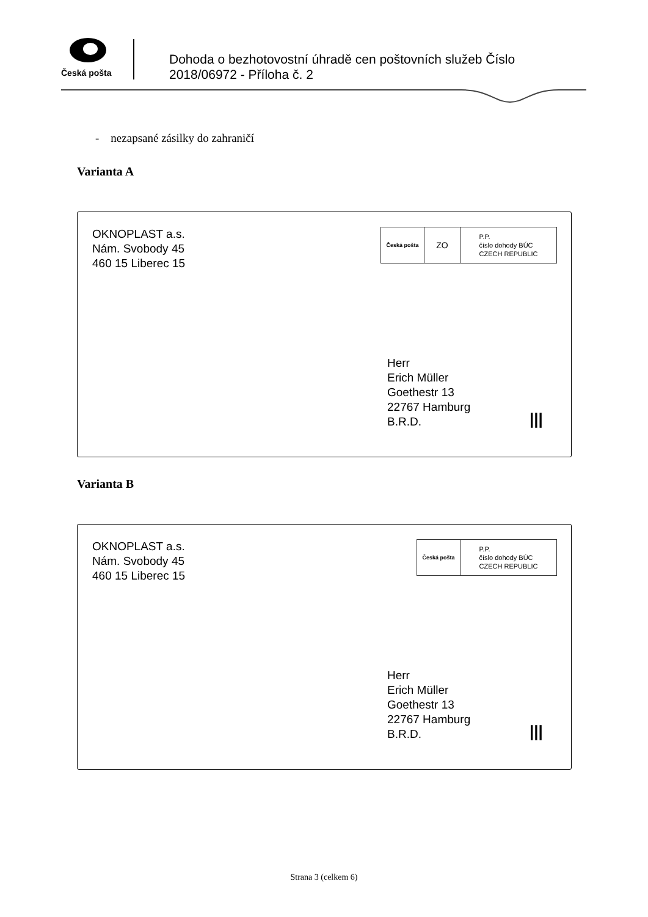Česká pošta
Dohoda o bezhotovostní úhradě cen poštovních služeb Číslo
2018/06972 - Příloha č. 2
- nezapsané zásilky do zahraničí
Varianta A
OKNOPLAST a.s.
Nám. Svobody 45
460 15 Liberec 15
Česká pošta
ZO
P.P.
číslo dohody BÚC
CZECH REPUBLIC
Herr
Erich Müller
Goethestr 13
22767 Hamburg
B.R.D.
|||
Varianta B
OKNOPLAST a.s.
Nám. Svobody 45
460 15 Liberec 15
Česká pošta
P.P.
číslo dohody BÚC
CZECH REPUBLIC
Herr
Erich Müller
Goethestr 13
22767 Hamburg
B.R.D.
|||
Strana 3 (celkem 6)